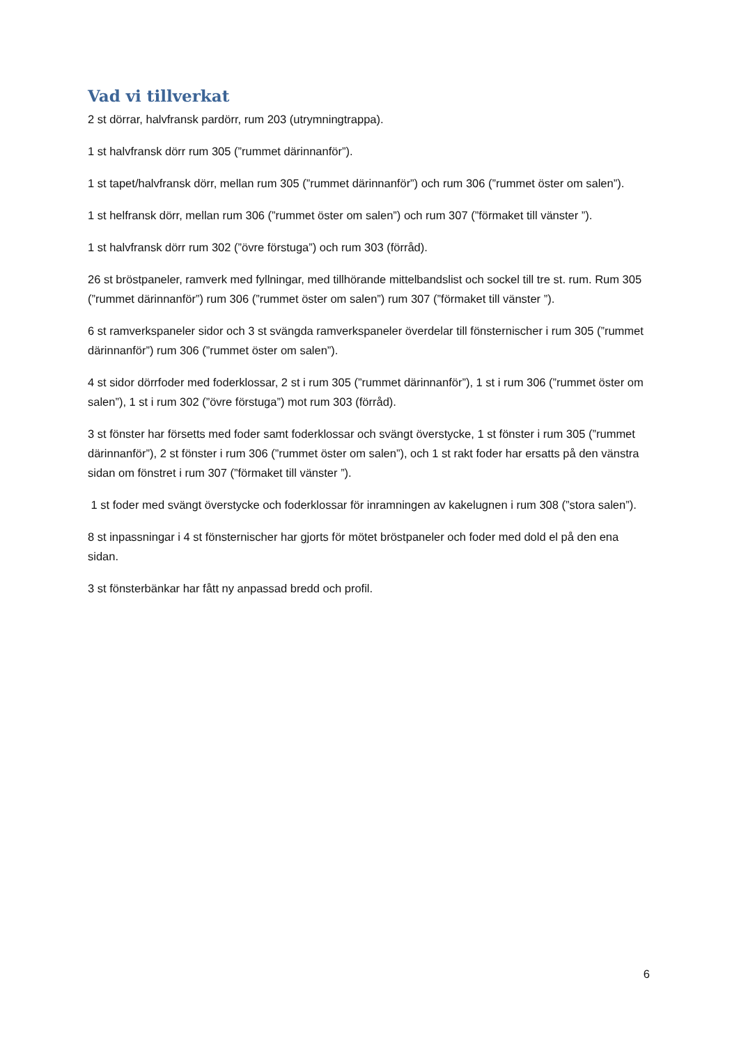Vad vi tillverkat
2 st dörrar, halvfransk pardörr, rum 203 (utrymningtrappa).
1 st halvfransk dörr rum 305 (”rummet därinnanför”).
1 st tapet/halvfransk dörr, mellan rum 305 (”rummet därinnanför”) och rum 306 (”rummet öster om salen”).
1 st helfransk dörr, mellan rum 306 (”rummet öster om salen”) och rum 307 (”förmaket till vänster ”).
1 st halvfransk dörr rum 302 (”övre förstuga”) och rum 303 (förråd).
26 st bröstpaneler, ramverk med fyllningar, med tillhörande mittelbandslist och sockel till tre st. rum. Rum 305 (”rummet därinnanför”) rum 306 (”rummet öster om salen”) rum 307 (”förmaket till vänster ”).
6 st ramverkspaneler sidor och 3 st svängda ramverkspaneler överdelar till fönsternischer i rum 305 (”rummet därinnanför”) rum 306 (”rummet öster om salen”).
4 st sidor dörrfoder med foderklossar, 2 st i rum 305 (”rummet därinnanför”), 1 st i rum 306 (”rummet öster om salen”), 1 st i rum 302 (”övre förstuga”) mot rum 303 (förråd).
3 st fönster har försetts med foder samt foderklossar och svängt överstycke, 1 st fönster i rum 305 (”rummet därinnanför”), 2 st fönster i rum 306 (”rummet öster om salen”), och 1 st rakt foder har ersatts på den vänstra sidan om fönstret i rum 307 (”förmaket till vänster ”).
1 st foder med svängt överstycke och foderklossar för inramningen av kakelugnen i rum 308 (”stora salen”).
8 st inpassningar i 4 st fönsternischer har gjorts för mötet bröstpaneler och foder med dold el på den ena sidan.
3 st fönsterbänkar har fått ny anpassad bredd och profil.
6